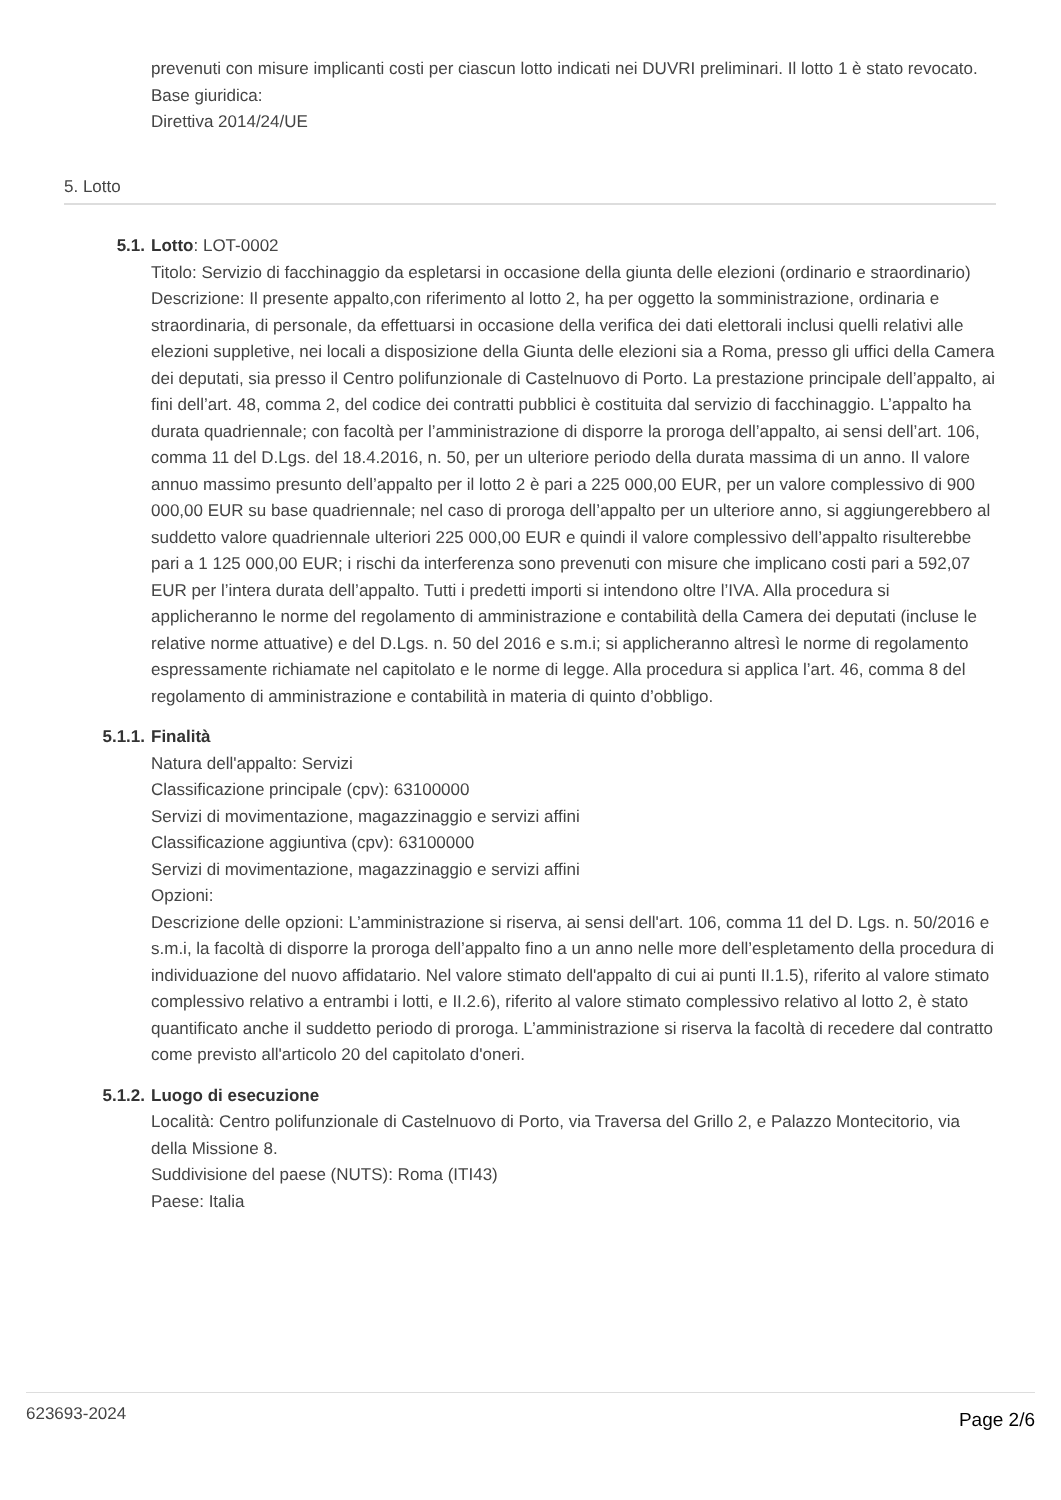prevenuti con misure implicanti costi per ciascun lotto indicati nei DUVRI preliminari. Il lotto 1 è stato revocato.
Base giuridica:
Direttiva 2014/24/UE
5. Lotto
5.1. Lotto: LOT-0002
Titolo: Servizio di facchinaggio da espletarsi in occasione della giunta delle elezioni (ordinario e straordinario)
Descrizione: Il presente appalto,con riferimento al lotto 2, ha per oggetto la somministrazione, ordinaria e straordinaria, di personale, da effettuarsi in occasione della verifica dei dati elettorali inclusi quelli relativi alle elezioni suppletive, nei locali a disposizione della Giunta delle elezioni sia a Roma, presso gli uffici della Camera dei deputati, sia presso il Centro polifunzionale di Castelnuovo di Porto. La prestazione principale dell’appalto, ai fini dell’art. 48, comma 2, del codice dei contratti pubblici è costituita dal servizio di facchinaggio. L’appalto ha durata quadriennale; con facoltà per l’amministrazione di disporre la proroga dell’appalto, ai sensi dell’art. 106, comma 11 del D.Lgs. del 18.4.2016, n. 50, per un ulteriore periodo della durata massima di un anno. Il valore annuo massimo presunto dell’appalto per il lotto 2 è pari a 225 000,00 EUR, per un valore complessivo di 900 000,00 EUR su base quadriennale; nel caso di proroga dell’appalto per un ulteriore anno, si aggiungerebbero al suddetto valore quadriennale ulteriori 225 000,00 EUR e quindi il valore complessivo dell’appalto risulterebbe pari a 1 125 000,00 EUR; i rischi da interferenza sono prevenuti con misure che implicano costi pari a 592,07 EUR per l’intera durata dell’appalto. Tutti i predetti importi si intendono oltre l’IVA. Alla procedura si applicheranno le norme del regolamento di amministrazione e contabilità della Camera dei deputati (incluse le relative norme attuative) e del D.Lgs. n. 50 del 2016 e s.m.i; si applicheranno altresì le norme di regolamento espressamente richiamate nel capitolato e le norme di legge. Alla procedura si applica l’art. 46, comma 8 del regolamento di amministrazione e contabilità in materia di quinto d’obbligo.
5.1.1. Finalità
Natura dell'appalto: Servizi
Classificazione principale (cpv): 63100000
Servizi di movimentazione, magazzinaggio e servizi affini
Classificazione aggiuntiva (cpv): 63100000
Servizi di movimentazione, magazzinaggio e servizi affini
Opzioni:
Descrizione delle opzioni: L’amministrazione si riserva, ai sensi dell'art. 106, comma 11 del D. Lgs. n. 50/2016 e s.m.i, la facoltà di disporre la proroga dell’appalto fino a un anno nelle more dell’espletamento della procedura di individuazione del nuovo affidatario. Nel valore stimato dell'appalto di cui ai punti II.1.5), riferito al valore stimato complessivo relativo a entrambi i lotti, e II.2.6), riferito al valore stimato complessivo relativo al lotto 2, è stato quantificato anche il suddetto periodo di proroga. L’amministrazione si riserva la facoltà di recedere dal contratto come previsto all'articolo 20 del capitolato d'oneri.
5.1.2. Luogo di esecuzione
Località: Centro polifunzionale di Castelnuovo di Porto, via Traversa del Grillo 2, e Palazzo Montecitorio, via della Missione 8.
Suddivisione del paese (NUTS): Roma (ITI43)
Paese: Italia
623693-2024 Page 2/6